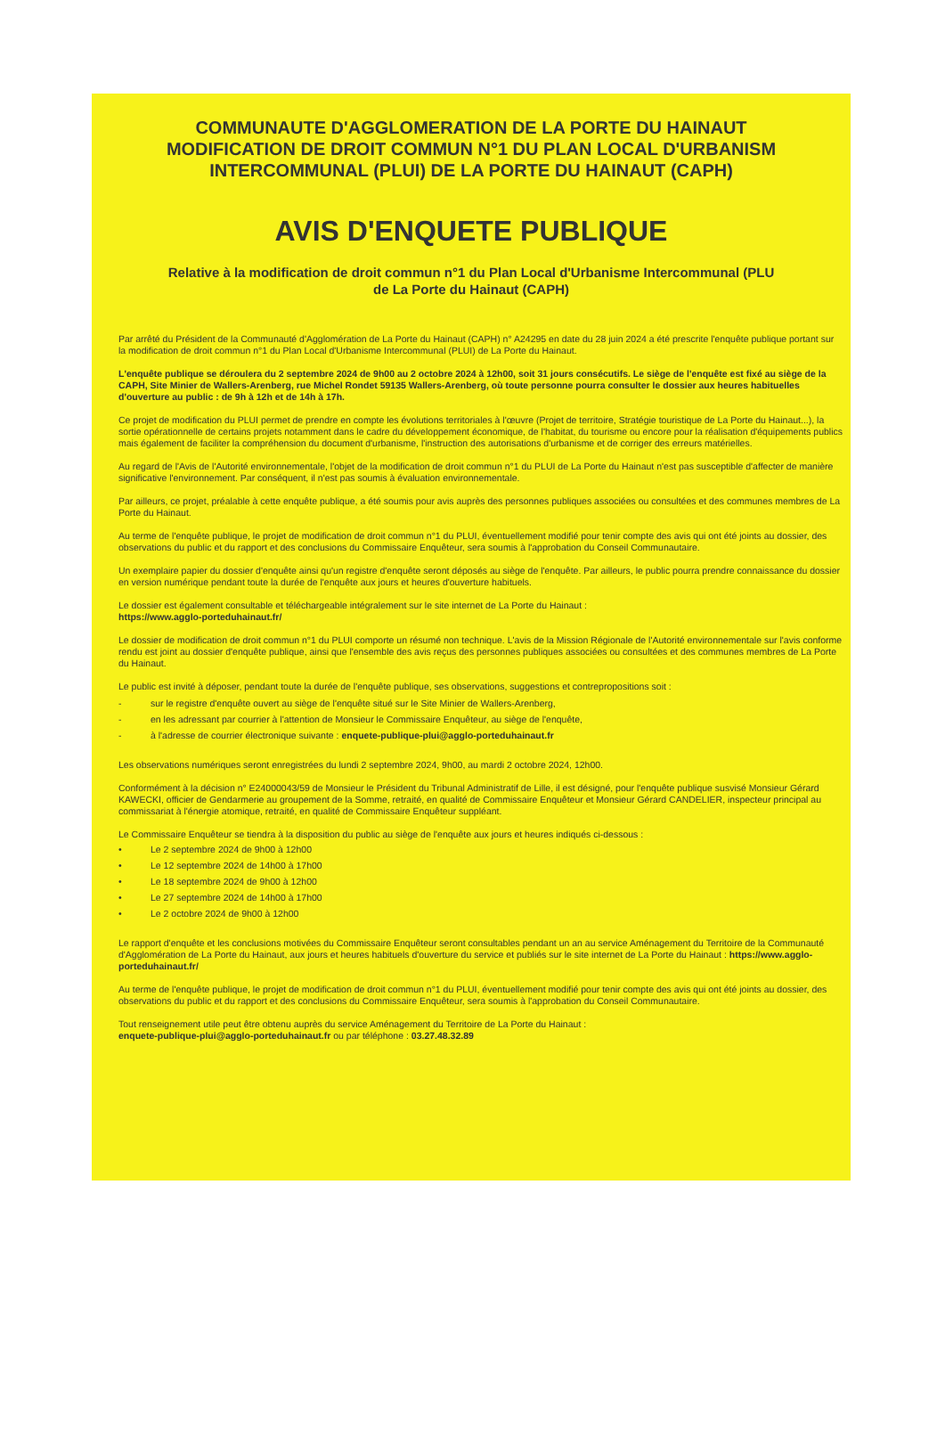COMMUNAUTE D'AGGLOMERATION DE LA PORTE DU HAINAUT
MODIFICATION DE DROIT COMMUN N°1 DU PLAN LOCAL D'URBANISM
INTERCOMMUNAL (PLUI) DE LA PORTE DU HAINAUT (CAPH)
AVIS D'ENQUETE PUBLIQUE
Relative à la modification de droit commun n°1 du Plan Local d'Urbanisme Intercommunal (PLU
de La Porte du Hainaut (CAPH)
Par arrêté du Président de la Communauté d'Agglomération de La Porte du Hainaut (CAPH) n° A24295 en date du 28 juin 2024 a été prescrite l'enquête publique portant sur la modification de droit commun n°1 du Plan Local d'Urbanisme Intercommunal (PLUI) de La Porte du Hainaut.
L'enquête publique se déroulera du 2 septembre 2024 de 9h00 au 2 octobre 2024 à 12h00, soit 31 jours consécutifs. Le siège de l'enquête est fixé au siège de la CAPH, Site Minier de Wallers-Arenberg, rue Michel Rondet 59135 Wallers-Arenberg, où toute personne pourra consulter le dossier aux heures habituelles d'ouverture au public : de 9h à 12h et de 14h à 17h.
Ce projet de modification du PLUI permet de prendre en compte les évolutions territoriales à l'œuvre (Projet de territoire, Stratégie touristique de La Porte du Hainaut...), la sortie opérationnelle de certains projets notamment dans le cadre du développement économique, de l'habitat, du tourisme ou encore pour la réalisation d'équipements publics mais également de faciliter la compréhension du document d'urbanisme, l'instruction des autorisations d'urbanisme et de corriger des erreurs matérielles.
Au regard de l'Avis de l'Autorité environnementale, l'objet de la modification de droit commun n°1 du PLUI de La Porte du Hainaut n'est pas susceptible d'affecter de manière significative l'environnement. Par conséquent, il n'est pas soumis à évaluation environnementale.
Par ailleurs, ce projet, préalable à cette enquête publique, a été soumis pour avis auprès des personnes publiques associées ou consultées et des communes membres de La Porte du Hainaut.
Au terme de l'enquête publique, le projet de modification de droit commun n°1 du PLUI, éventuellement modifié pour tenir compte des avis qui ont été joints au dossier, des observations du public et du rapport et des conclusions du Commissaire Enquêteur, sera soumis à l'approbation du Conseil Communautaire.
Un exemplaire papier du dossier d'enquête ainsi qu'un registre d'enquête seront déposés au siège de l'enquête. Par ailleurs, le public pourra prendre connaissance du dossier en version numérique pendant toute la durée de l'enquête aux jours et heures d'ouverture habituels.
Le dossier est également consultable et téléchargeable intégralement sur le site internet de La Porte du Hainaut :
https://www.agglo-porteduhainaut.fr/
Le dossier de modification de droit commun n°1 du PLUI comporte un résumé non technique. L'avis de la Mission Régionale de l'Autorité environnementale sur l'avis conforme rendu est joint au dossier d'enquête publique, ainsi que l'ensemble des avis reçus des personnes publiques associées ou consultées et des communes membres de La Porte du Hainaut.
Le public est invité à déposer, pendant toute la durée de l'enquête publique, ses observations, suggestions et contrepropositions soit :
- sur le registre d'enquête ouvert au siège de l'enquête situé sur le Site Minier de Wallers-Arenberg,
- en les adressant par courrier à l'attention de Monsieur le Commissaire Enquêteur, au siège de l'enquête,
- à l'adresse de courrier électronique suivante : enquete-publique-plui@agglo-porteduhainaut.fr
Les observations numériques seront enregistrées du lundi 2 septembre 2024, 9h00, au mardi 2 octobre 2024, 12h00.
Conformément à la décision n° E24000043/59 de Monsieur le Président du Tribunal Administratif de Lille, il est désigné, pour l'enquête publique susvisé Monsieur Gérard KAWECKI, officier de Gendarmerie au groupement de la Somme, retraité, en qualité de Commissaire Enquêteur et Monsieur Gérard CANDELIER, inspecteur principal au commissariat à l'énergie atomique, retraité, en qualité de Commissaire Enquêteur suppléant.
Le Commissaire Enquêteur se tiendra à la disposition du public au siège de l'enquête aux jours et heures indiqués ci-dessous :
• Le 2 septembre 2024 de 9h00 à 12h00
• Le 12 septembre 2024 de 14h00 à 17h00
• Le 18 septembre 2024 de 9h00 à 12h00
• Le 27 septembre 2024 de 14h00 à 17h00
• Le 2 octobre 2024 de 9h00 à 12h00
Le rapport d'enquête et les conclusions motivées du Commissaire Enquêteur seront consultables pendant un an au service Aménagement du Territoire de la Communauté d'Agglomération de La Porte du Hainaut, aux jours et heures habituels d'ouverture du service et publiés sur le site internet de La Porte du Hainaut : https://www.agglo-porteduhainaut.fr/
Au terme de l'enquête publique, le projet de modification de droit commun n°1 du PLUI, éventuellement modifié pour tenir compte des avis qui ont été joints au dossier, des observations du public et du rapport et des conclusions du Commissaire Enquêteur, sera soumis à l'approbation du Conseil Communautaire.
Tout renseignement utile peut être obtenu auprès du service Aménagement du Territoire de La Porte du Hainaut :
enquete-publique-plui@agglo-porteduhainaut.fr ou par téléphone : 03.27.48.32.89